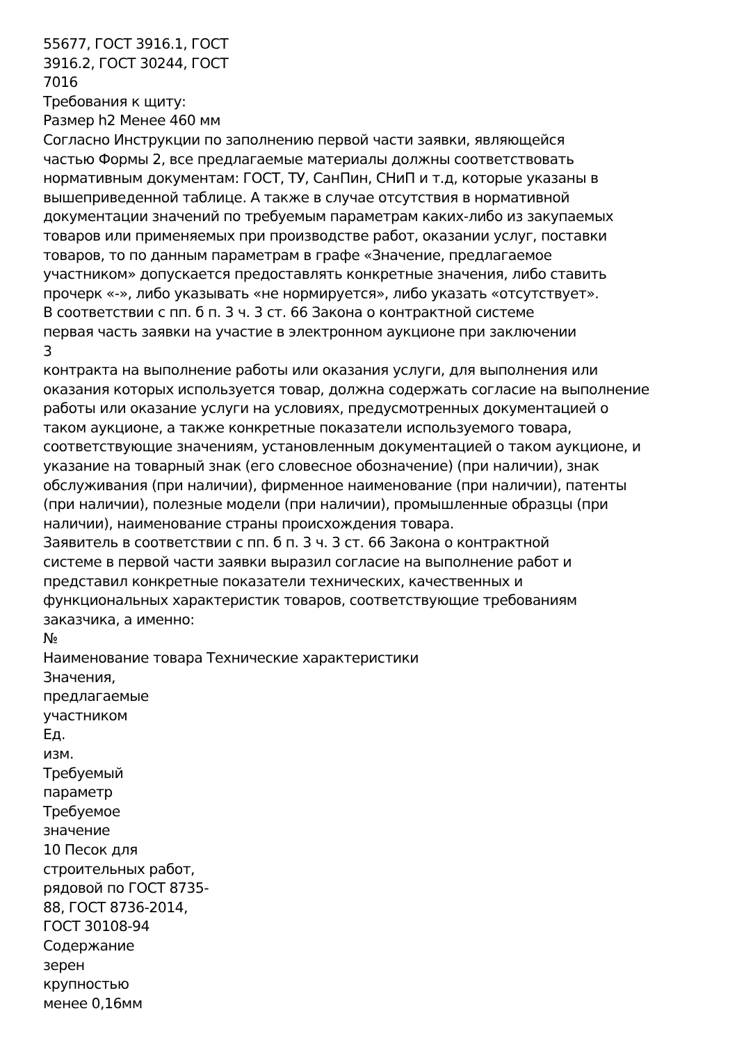55677, ГОСТ 3916.1, ГОСТ
3916.2, ГОСТ 30244, ГОСТ
7016
Требования к щиту:
Размер h2 Менее 460 мм
Согласно Инструкции по заполнению первой части заявки, являющейся
частью Формы 2, все предлагаемые материалы должны соответствовать
нормативным документам: ГОСТ, ТУ, СанПин, СНиП и т.д, которые указаны в
вышеприведенной таблице. А также в случае отсутствия в нормативной
документации значений по требуемым параметрам каких-либо из закупаемых
товаров или применяемых при производстве работ, оказании услуг, поставки
товаров, то по данным параметрам в графе «Значение, предлагаемое
участником» допускается предоставлять конкретные значения, либо ставить
прочерк «-», либо указывать «не нормируется», либо указать «отсутствует».
В соответствии с пп. б п. 3 ч. 3 ст. 66 Закона о контрактной системе
первая часть заявки на участие в электронном аукционе при заключении
3
контракта на выполнение работы или оказания услуги, для выполнения или
оказания которых используется товар, должна содержать согласие на выполнение
работы или оказание услуги на условиях, предусмотренных документацией о
таком аукционе, а также конкретные показатели используемого товара,
соответствующие значениям, установленным документацией о таком аукционе, и
указание на товарный знак (его словесное обозначение) (при наличии), знак
обслуживания (при наличии), фирменное наименование (при наличии), патенты
(при наличии), полезные модели (при наличии), промышленные образцы (при
наличии), наименование страны происхождения товара.
Заявитель в соответствии с пп. б п. 3 ч. 3 ст. 66 Закона о контрактной
системе в первой части заявки выразил согласие на выполнение работ и
представил конкретные показатели технических, качественных и
функциональных характеристик товаров, соответствующие требованиям
заказчика, а именно:
№
Наименование товара Технические характеристики
Значения,
предлагаемые
участником
Ед.
изм.
Требуемый
параметр
Требуемое
значение
10 Песок для
строительных работ,
рядовой по ГОСТ 8735-
88, ГОСТ 8736-2014,
ГОСТ 30108-94
Содержание
зерен
крупностью
менее 0,16мм